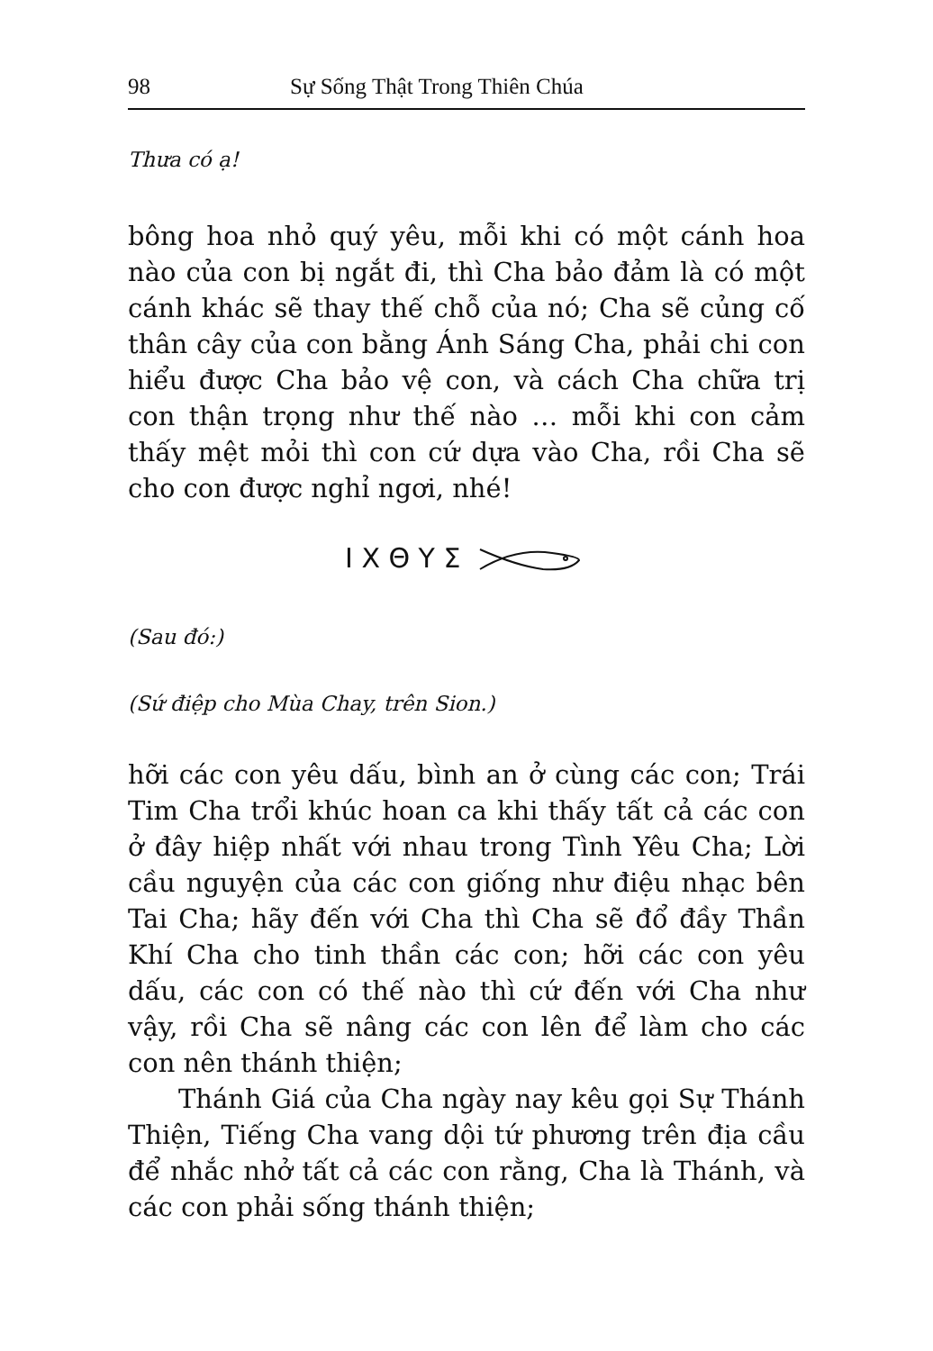98 Sự Sống Thật Trong Thiên Chúa
Thưa có ạ!
bông hoa nhỏ quý yêu, mỗi khi có một cánh hoa nào của con bị ngắt đi, thì Cha bảo đảm là có một cánh khác sẽ thay thế chỗ của nó; Cha sẽ củng cố thân cây của con bằng Ánh Sáng Cha, phải chi con hiểu được Cha bảo vệ con, và cách Cha chữa trị con thận trọng như thế nào … mỗi khi con cảm thấy mệt mỏi thì con cứ dựa vào Cha, rồi Cha sẽ cho con được nghỉ ngơi, nhé!
Ι Χ Θ Υ Σ
(Sau đó:)
(Sứ điệp cho Mùa Chay, trên Sion.)
hỡi các con yêu dấu, bình an ở cùng các con; Trái Tim Cha trổi khúc hoan ca khi thấy tất cả các con ở đây hiệp nhất với nhau trong Tình Yêu Cha; Lời cầu nguyện của các con giống như điệu nhạc bên Tai Cha; hãy đến với Cha thì Cha sẽ đổ đầy Thần Khí Cha cho tinh thần các con; hỡi các con yêu dấu, các con có thế nào thì cứ đến với Cha như vậy, rồi Cha sẽ nâng các con lên để làm cho các con nên thánh thiện;
Thánh Giá của Cha ngày nay kêu gọi Sự Thánh Thiện, Tiếng Cha vang dội tứ phương trên địa cầu để nhắc nhở tất cả các con rằng, Cha là Thánh, và các con phải sống thánh thiện;